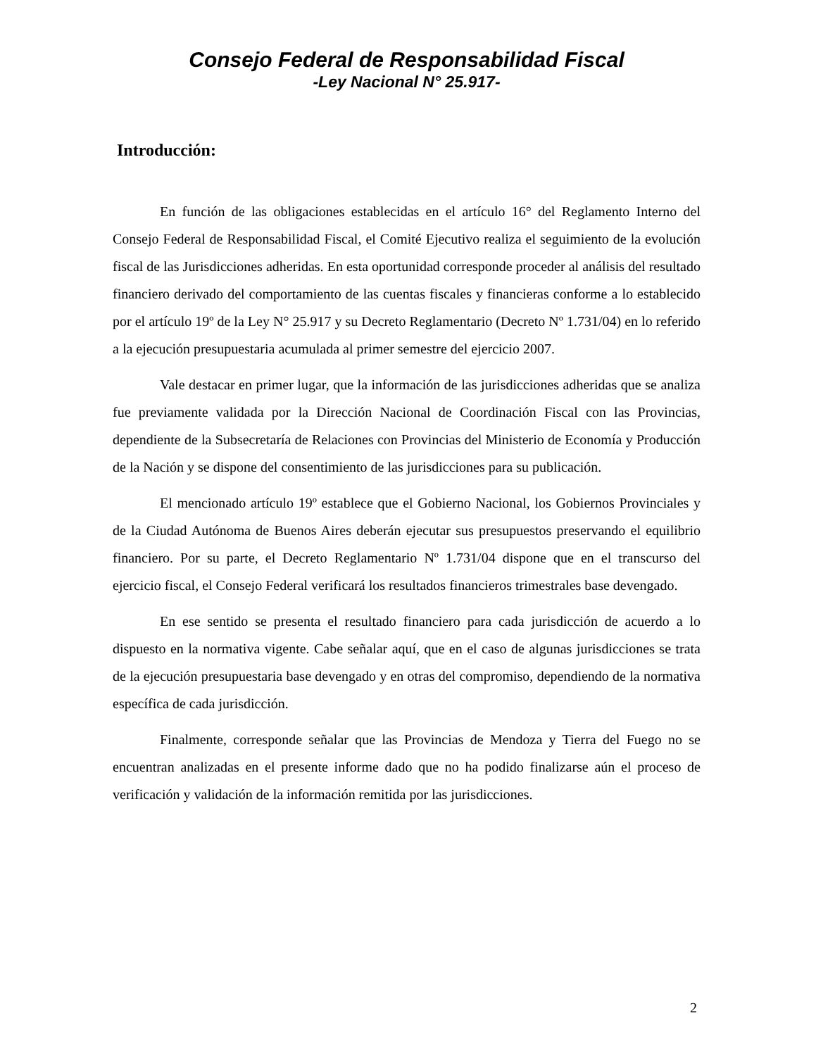Consejo Federal de Responsabilidad Fiscal
-Ley Nacional N° 25.917-
Introducción:
En función de las obligaciones establecidas en el artículo 16° del Reglamento Interno del Consejo Federal de Responsabilidad Fiscal, el Comité Ejecutivo realiza el seguimiento de la evolución fiscal de las Jurisdicciones adheridas. En esta oportunidad corresponde proceder al análisis del resultado financiero derivado del comportamiento de las cuentas fiscales y financieras conforme a lo establecido por el artículo 19º de la Ley N° 25.917 y su Decreto Reglamentario (Decreto Nº 1.731/04) en lo referido a la ejecución presupuestaria acumulada al primer semestre del ejercicio 2007.
Vale destacar en primer lugar, que la información de las jurisdicciones adheridas que se analiza fue previamente validada por la Dirección Nacional de Coordinación Fiscal con las Provincias, dependiente de la Subsecretaría de Relaciones con Provincias del Ministerio de Economía y Producción de la Nación y se dispone del consentimiento de las jurisdicciones para su publicación.
El mencionado artículo 19º establece que el Gobierno Nacional, los Gobiernos Provinciales y de la Ciudad Autónoma de Buenos Aires deberán ejecutar sus presupuestos preservando el equilibrio financiero. Por su parte, el Decreto Reglamentario Nº 1.731/04 dispone que en el transcurso del ejercicio fiscal, el Consejo Federal verificará los resultados financieros trimestrales base devengado.
En ese sentido se presenta el resultado financiero para cada jurisdicción de acuerdo a lo dispuesto en la normativa vigente. Cabe señalar aquí, que en el caso de algunas jurisdicciones se trata de la ejecución presupuestaria base devengado y en otras del compromiso, dependiendo de la normativa específica de cada jurisdicción.
Finalmente, corresponde señalar que las Provincias de Mendoza y Tierra del Fuego no se encuentran analizadas en el presente informe dado que no ha podido finalizarse aún el proceso de verificación y validación de la información remitida por las jurisdicciones.
2